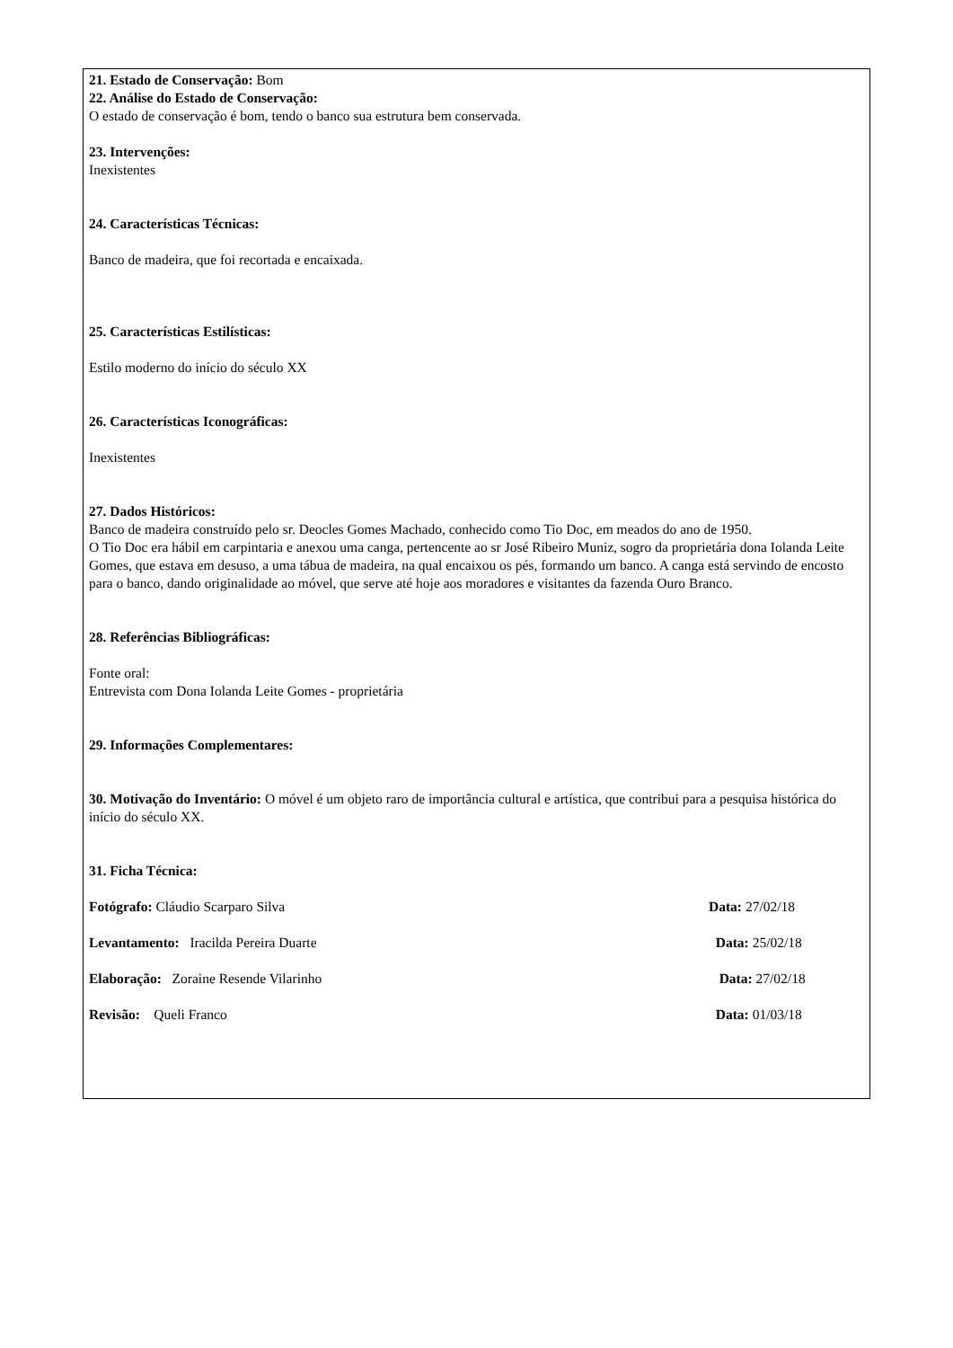21. Estado de Conservação: Bom
22. Análise do Estado de Conservação:
O estado de conservação é bom, tendo o banco sua estrutura bem conservada.
23. Intervenções:
Inexistentes
24. Características Técnicas:
Banco de madeira, que foi recortada e encaixada.
25. Características Estilísticas:
Estilo moderno do início do século XX
26. Características Iconográficas:
Inexistentes
27. Dados Históricos:
Banco de madeira construído pelo sr. Deocles Gomes Machado, conhecido como Tio Doc, em meados do ano de 1950.
O Tio Doc era hábil em carpintaria e anexou uma canga, pertencente ao sr José Ribeiro Muniz, sogro da proprietária dona Iolanda Leite Gomes, que estava em desuso, a uma tábua de madeira, na qual encaixou os pés, formando um banco. A canga está servindo de encosto para o banco, dando originalidade ao móvel, que serve até hoje aos moradores e visitantes da fazenda Ouro Branco.
28. Referências Bibliográficas:
Fonte oral:
Entrevista com Dona Iolanda Leite Gomes - proprietária
29. Informações Complementares:
30. Motivação do Inventário: O móvel é um objeto raro de importância cultural e artística, que contribui para a pesquisa histórica do início do século XX.
31. Ficha Técnica:
Fotógrafo: Cláudio Scarparo Silva Data: 27/02/18
Levantamento: Iracilda Pereira Duarte Data: 25/02/18
Elaboração: Zoraine Resende Vilarinho Data: 27/02/18
Revisão: Queli Franco Data: 01/03/18